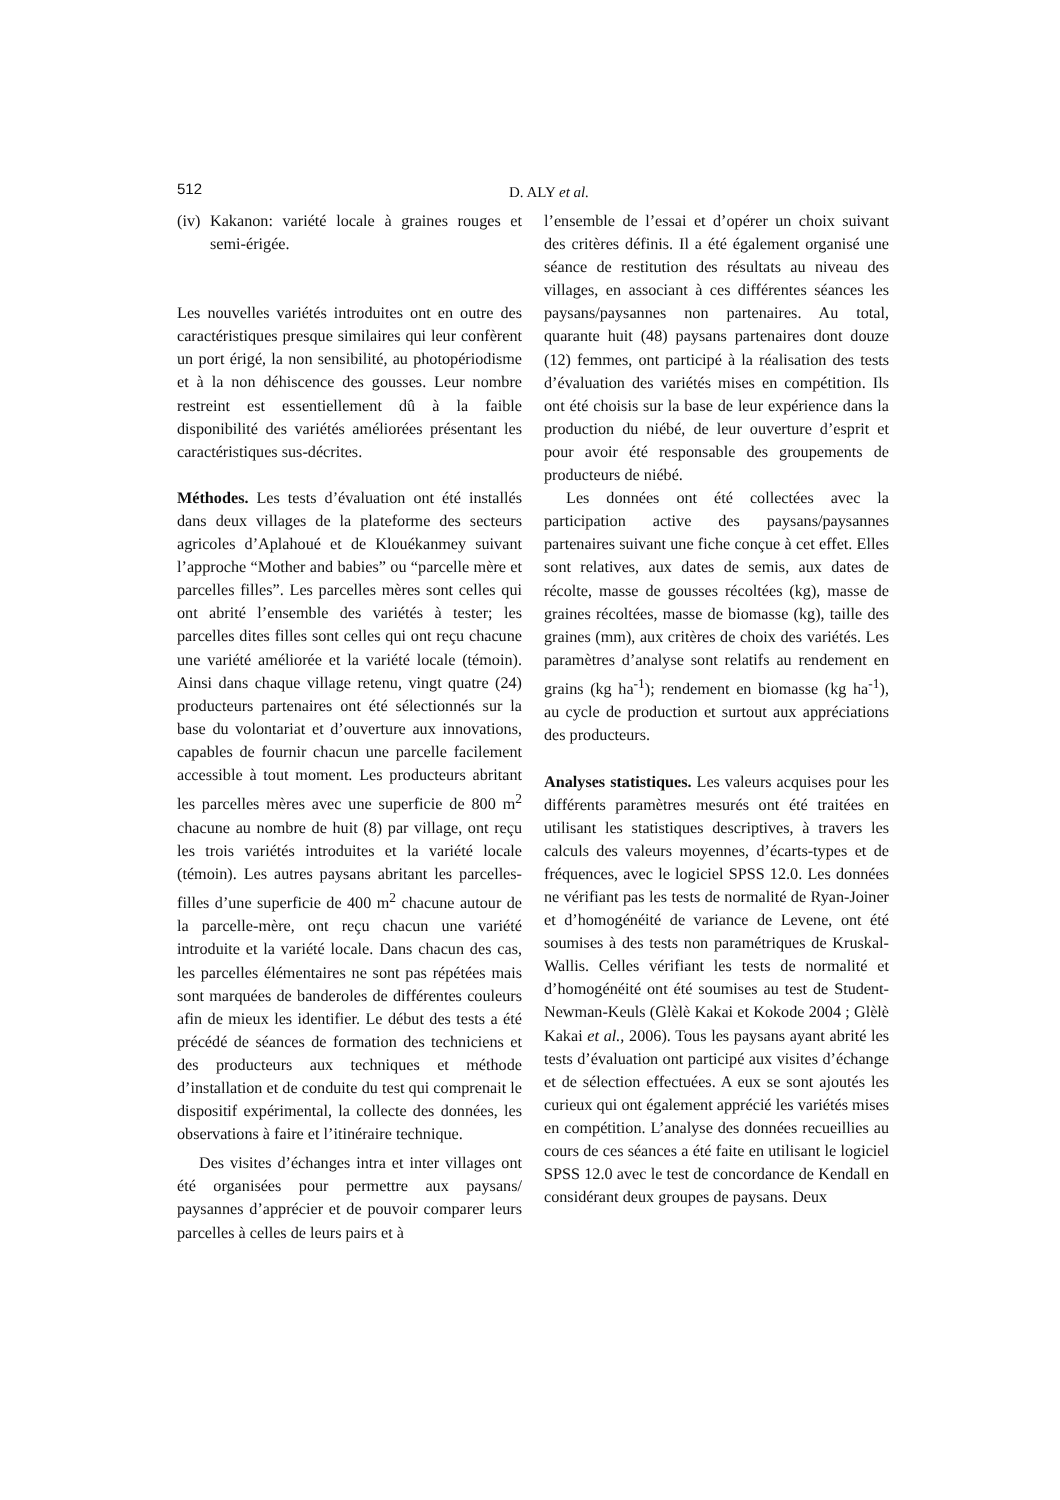512 D. ALY et al.
(iv) Kakanon: variété locale à graines rouges et semi-érigée.
Les nouvelles variétés introduites ont en outre des caractéristiques presque similaires qui leur confèrent un port érigé, la non sensibilité, au photopériodisme et à la non déhiscence des gousses. Leur nombre restreint est essentiellement dû à la faible disponibilité des variétés améliorées présentant les caractéristiques sus-décrites.
Méthodes. Les tests d’évaluation ont été installés dans deux villages de la plateforme des secteurs agricoles d’Aplahoué et de Klouékanmey suivant l’approche “Mother and babies” ou “parcelle mère et parcelles filles”. Les parcelles mères sont celles qui ont abrité l’ensemble des variétés à tester; les parcelles dites filles sont celles qui ont reçu chacune une variété améliorée et la variété locale (témoin). Ainsi dans chaque village retenu, vingt quatre (24) producteurs partenaires ont été sélectionnés sur la base du volontariat et d’ouverture aux innovations, capables de fournir chacun une parcelle facilement accessible à tout moment. Les producteurs abritant les parcelles mères avec une superficie de 800 m<sup>2</sup> chacune au nombre de huit (8) par village, ont reçu les trois variétés introduites et la variété locale (témoin). Les autres paysans abritant les parcelles-filles d’une superficie de 400 m<sup>2</sup> chacune autour de la parcelle-mère, ont reçu chacun une variété introduite et la variété locale. Dans chacun des cas, les parcelles élémentaires ne sont pas répétées mais sont marquées de banderoles de différentes couleurs afin de mieux les identifier. Le début des tests a été précédé de séances de formation des techniciens et des producteurs aux techniques et méthode d’installation et de conduite du test qui comprenait le dispositif expérimental, la collecte des données, les observations à faire et l’itinéraire technique.
Des visites d’échanges intra et inter villages ont été organisées pour permettre aux paysans/ paysannes d’apprécier et de pouvoir comparer leurs parcelles à celles de leurs pairs et à
l’ensemble de l’essai et d’opérer un choix suivant des critères définis. Il a été également organisé une séance de restitution des résultats au niveau des villages, en associant à ces différentes séances les paysans/paysannes non partenaires. Au total, quarante huit (48) paysans partenaires dont douze (12) femmes, ont participé à la réalisation des tests d’évaluation des variétés mises en compétition. Ils ont été choisis sur la base de leur expérience dans la production du niébé, de leur ouverture d’esprit et pour avoir été responsable des groupements de producteurs de niébé.
Les données ont été collectées avec la participation active des paysans/paysannes partenaires suivant une fiche conçue à cet effet. Elles sont relatives, aux dates de semis, aux dates de récolte, masse de gousses récoltées (kg), masse de graines récoltées, masse de biomasse (kg), taille des graines (mm), aux critères de choix des variétés. Les paramètres d’analyse sont relatifs au rendement en grains (kg ha<sup>-1</sup>); rendement en biomasse (kg ha<sup>-1</sup>), au cycle de production et surtout aux appréciations des producteurs.
Analyses statistiques. Les valeurs acquises pour les différents paramètres mesurés ont été traitées en utilisant les statistiques descriptives, à travers les calculs des valeurs moyennes, d’écarts-types et de fréquences, avec le logiciel SPSS 12.0. Les données ne vérifiant pas les tests de normalité de Ryan-Joiner et d’homogénéité de variance de Levene, ont été soumises à des tests non paramétriques de Kruskal-Wallis. Celles vérifiant les tests de normalité et d’homogénéité ont été soumises au test de Student-Newman-Keuls (Glèlè Kakai et Kokode 2004 ; Glèlè Kakai et al., 2006). Tous les paysans ayant abrité les tests d’évaluation ont participé aux visites d’échange et de sélection effectuées. A eux se sont ajoutés les curieux qui ont également apprécié les variétés mises en compétition. L’analyse des données recueillies au cours de ces séances a été faite en utilisant le logiciel SPSS 12.0 avec le test de concordance de Kendall en considérant deux groupes de paysans. Deux